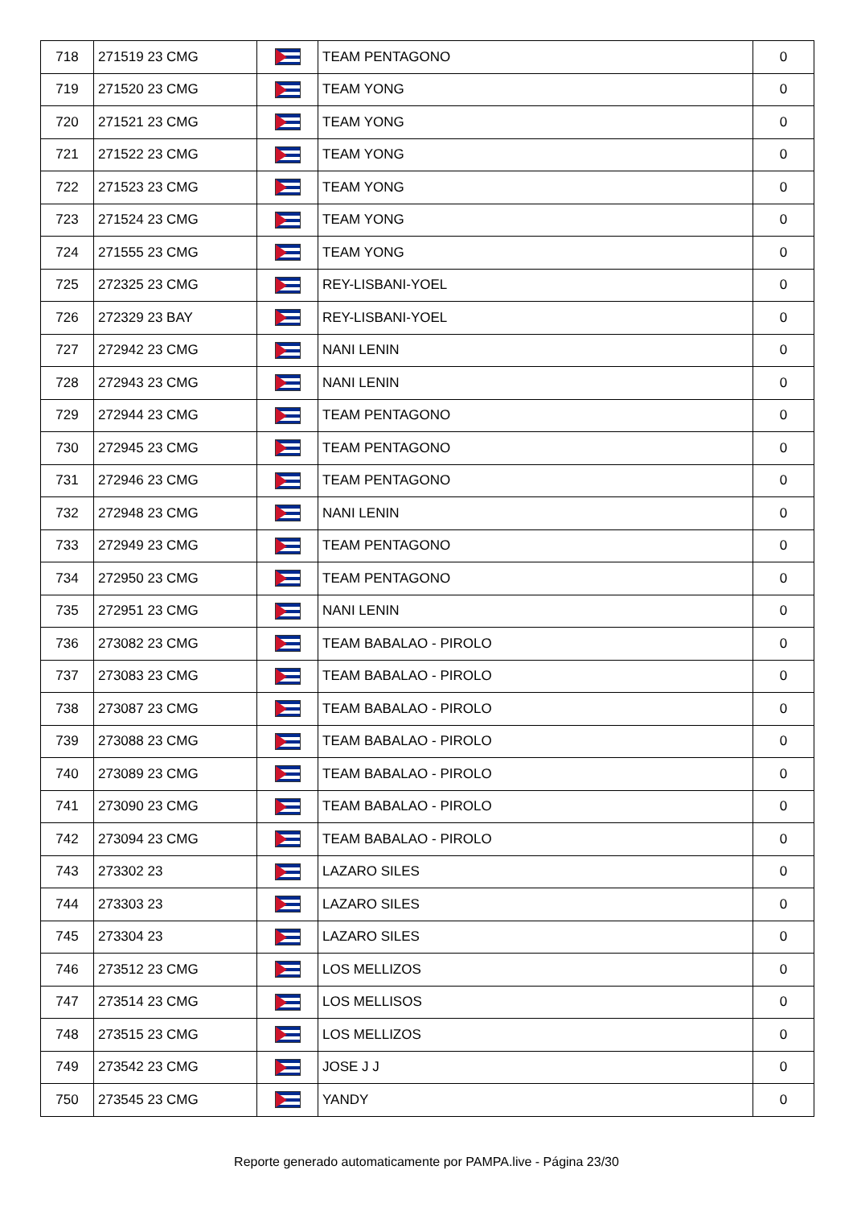| 718 | 271519 23 CMG | | TEAM PENTAGONO | 0 |
| 719 | 271520 23 CMG | | TEAM YONG | 0 |
| 720 | 271521 23 CMG | | TEAM YONG | 0 |
| 721 | 271522 23 CMG | | TEAM YONG | 0 |
| 722 | 271523 23 CMG | | TEAM YONG | 0 |
| 723 | 271524 23 CMG | | TEAM YONG | 0 |
| 724 | 271555 23 CMG | | TEAM YONG | 0 |
| 725 | 272325 23 CMG | | REY-LISBANI-YOEL | 0 |
| 726 | 272329 23 BAY | | REY-LISBANI-YOEL | 0 |
| 727 | 272942 23 CMG | | NANI LENIN | 0 |
| 728 | 272943 23 CMG | | NANI LENIN | 0 |
| 729 | 272944 23 CMG | | TEAM PENTAGONO | 0 |
| 730 | 272945 23 CMG | | TEAM PENTAGONO | 0 |
| 731 | 272946 23 CMG | | TEAM PENTAGONO | 0 |
| 732 | 272948 23 CMG | | NANI LENIN | 0 |
| 733 | 272949 23 CMG | | TEAM PENTAGONO | 0 |
| 734 | 272950 23 CMG | | TEAM PENTAGONO | 0 |
| 735 | 272951 23 CMG | | NANI LENIN | 0 |
| 736 | 273082 23 CMG | | TEAM BABALAO - PIROLO | 0 |
| 737 | 273083 23 CMG | | TEAM BABALAO - PIROLO | 0 |
| 738 | 273087 23 CMG | | TEAM BABALAO - PIROLO | 0 |
| 739 | 273088 23 CMG | | TEAM BABALAO - PIROLO | 0 |
| 740 | 273089 23 CMG | | TEAM BABALAO - PIROLO | 0 |
| 741 | 273090 23 CMG | | TEAM BABALAO - PIROLO | 0 |
| 742 | 273094 23 CMG | | TEAM BABALAO - PIROLO | 0 |
| 743 | 273302 23 | | LAZARO SILES | 0 |
| 744 | 273303 23 | | LAZARO SILES | 0 |
| 745 | 273304 23 | | LAZARO SILES | 0 |
| 746 | 273512 23 CMG | | LOS MELLIZOS | 0 |
| 747 | 273514 23 CMG | | LOS MELLISOS | 0 |
| 748 | 273515 23 CMG | | LOS MELLIZOS | 0 |
| 749 | 273542 23 CMG | | JOSE J J | 0 |
| 750 | 273545 23 CMG | | YANDY | 0 |
Reporte generado automaticamente por PAMPA.live - Página 23/30